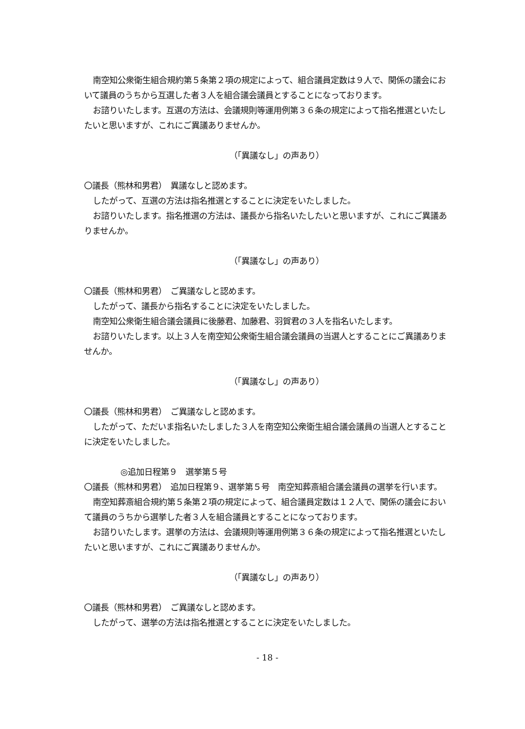南空知公衆衛生組合規約第５条第２項の規定によって、組合議員定数は９人で、関係の議会において議員のうちから互選した者３人を組合議会議員とすることになっております。
お諮りいたします。互選の方法は、会議規則等運用例第３６条の規定によって指名推選といたしたいと思いますが、これにご異議ありませんか。
（「異議なし」の声あり）
〇議長（熊林和男君）　異議なしと認めます。
したがって、互選の方法は指名推選とすることに決定をいたしました。
お諮りいたします。指名推選の方法は、議長から指名いたしたいと思いますが、これにご異議ありませんか。
（「異議なし」の声あり）
〇議長（熊林和男君）　ご異議なしと認めます。
したがって、議長から指名することに決定をいたしました。
南空知公衆衛生組合議会議員に後藤君、加藤君、羽賀君の３人を指名いたします。
お諮りいたします。以上３人を南空知公衆衛生組合議会議員の当選人とすることにご異議ありませんか。
（「異議なし」の声あり）
〇議長（熊林和男君）　ご異議なしと認めます。
したがって、ただいま指名いたしました３人を南空知公衆衛生組合議会議員の当選人とすることに決定をいたしました。
◎追加日程第９　選挙第５号
〇議長（熊林和男君）　追加日程第９、選挙第５号　南空知葬斎組合議会議員の選挙を行います。
南空知葬斎組合規約第５条第２項の規定によって、組合議員定数は１２人で、関係の議会において議員のうちから選挙した者３人を組合議員とすることになっております。
お諮りいたします。選挙の方法は、会議規則等運用例第３６条の規定によって指名推選といたしたいと思いますが、これにご異議ありませんか。
（「異議なし」の声あり）
〇議長（熊林和男君）　ご異議なしと認めます。
したがって、選挙の方法は指名推選とすることに決定をいたしました。
- 18 -